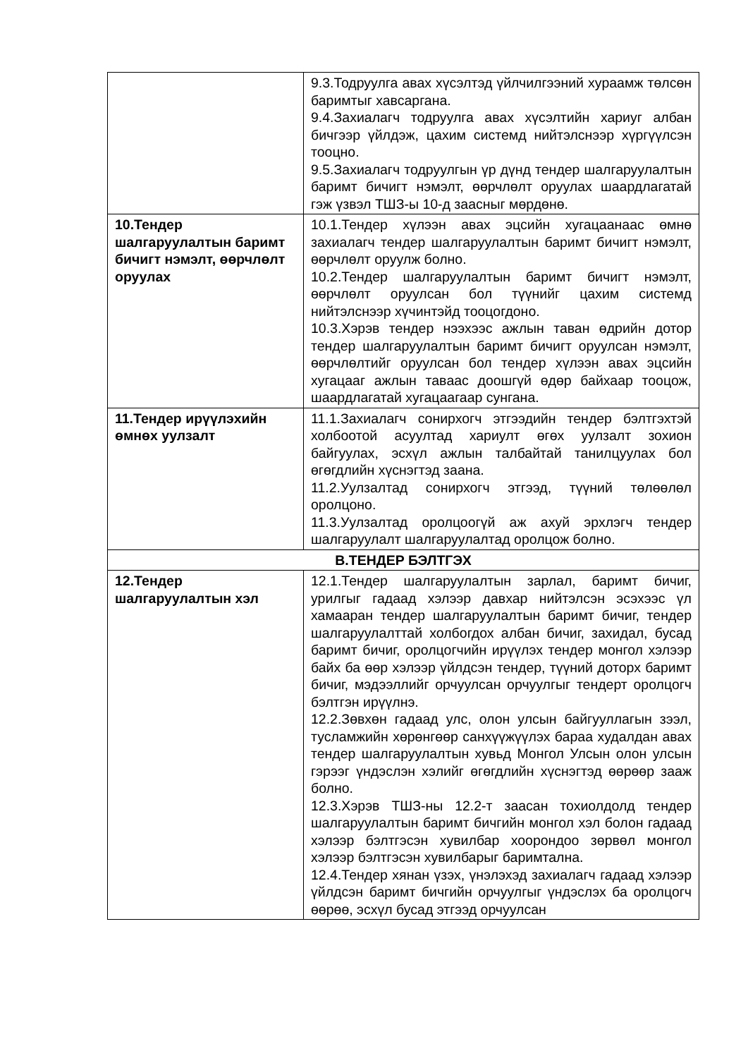| | 9.3.Тодруулга авах хүсэлтэд үйлчилгээний хураамж төлсөн баримтыг хавсаргана. 9.4.Захиалагч тодруулга авах хүсэлтийн хариуг албан бичгээр үйлдэж, цахим системд нийтэлснээр хүргүүлсэн тооцно. 9.5.Захиалагч тодруулгын үр дүнд тендер шалгаруулалтын баримт бичигт нэмэлт, өөрчлөлт оруулах шаардлагатай гэж үзвэл ТШЗ-ы 10-д заасныг мөрдөнө. |
| 10.Тендер шалгаруулалтын баримт бичигт нэмэлт, өөрчлөлт оруулах | 10.1.Тендер хүлээн авах эцсийн хугацаанаас өмнө захиалагч тендер шалгаруулалтын баримт бичигт нэмэлт, өөрчлөлт оруулж болно. 10.2.Тендер шалгаруулалтын баримт бичигт нэмэлт, өөрчлөлт оруулсан бол түүнийг цахим системд нийтэлснээр хүчинтэйд тооцогдоно. 10.3.Хэрэв тендер нээхээс ажлын таван өдрийн дотор тендер шалгаруулалтын баримт бичигт оруулсан нэмэлт, өөрчлөлтийг оруулсан бол тендер хүлээн авах эцсийн хугацааг ажлын тавaас доошгүй өдөр байхаар тооцож, шаардлагатай хугацаагаар сунгана. |
| 11.Тендер ирүүлэхийн өмнөх уулзалт | 11.1.Захиалагч сонирхогч этгээдийн тендер бэлтгэхтэй холбоотой асуултад хариулт өгөх уулзалт зохион байгуулах, эсхүл ажлын талбайтай танилцуулах бол өгөгдлийн хүснэгтэд заана. 11.2.Уулзалтад сонирхогч этгээд, түүний төлөөлөл оролцоно. 11.3.Уулзалтад оролцоогүй аж ахуй эрхлэгч тендер шалгаруулалт шалгаруулалтад оролцож болно. |
| В.ТЕНДЕР БЭЛТГЭХ | |
| 12.Тендер шалгаруулалтын хэл | 12.1.Тендер шалгаруулалтын зарлал, баримт бичиг, урилгыг гадаад хэлээр давхар нийтэлсэн эсэхээс үл хамааран тендер шалгаруулалтын баримт бичиг, тендер шалгаруулалттай холбогдох албан бичиг, захидал, бусад баримт бичиг, оролцогчийн ирүүлэх тендер монгол хэлээр байх ба өөр хэлээр үйлдсэн тендер, түүний доторх баримт бичиг, мэдээллийг орчуулсан орчуулгыг тендерт оролцогч бэлтгэн ирүүлнэ. 12.2.Зөвхөн гадаад улс, олон улсын байгууллагын зээл, тусламжийн хөрөнгөөр санхүүжүүлэх бараа худалдан авах тендер шалгаруулалтын хувьд Монгол Улсын олон улсын гэрээг үндэслэн хэлийг өгөгдлийн хүснэгтэд өөрөөр зааж болно. 12.3.Хэрэв ТШЗ-ны 12.2-т заасан тохиолдолд тендер шалгаруулалтын баримт бичгийн монгол хэл болон гадаад хэлээр бэлтгэсэн хувилбар хоорондоо зөрвөл монгол хэлээр бэлтгэсэн хувилбарыг баримтална. 12.4.Тендер хянан үзэх, үнэлэхэд захиалагч гадаад хэлээр үйлдсэн баримт бичгийн орчуулгыг үндэслэх ба оролцогч өөрөө, эсхүл бусад этгээд орчуулсан |